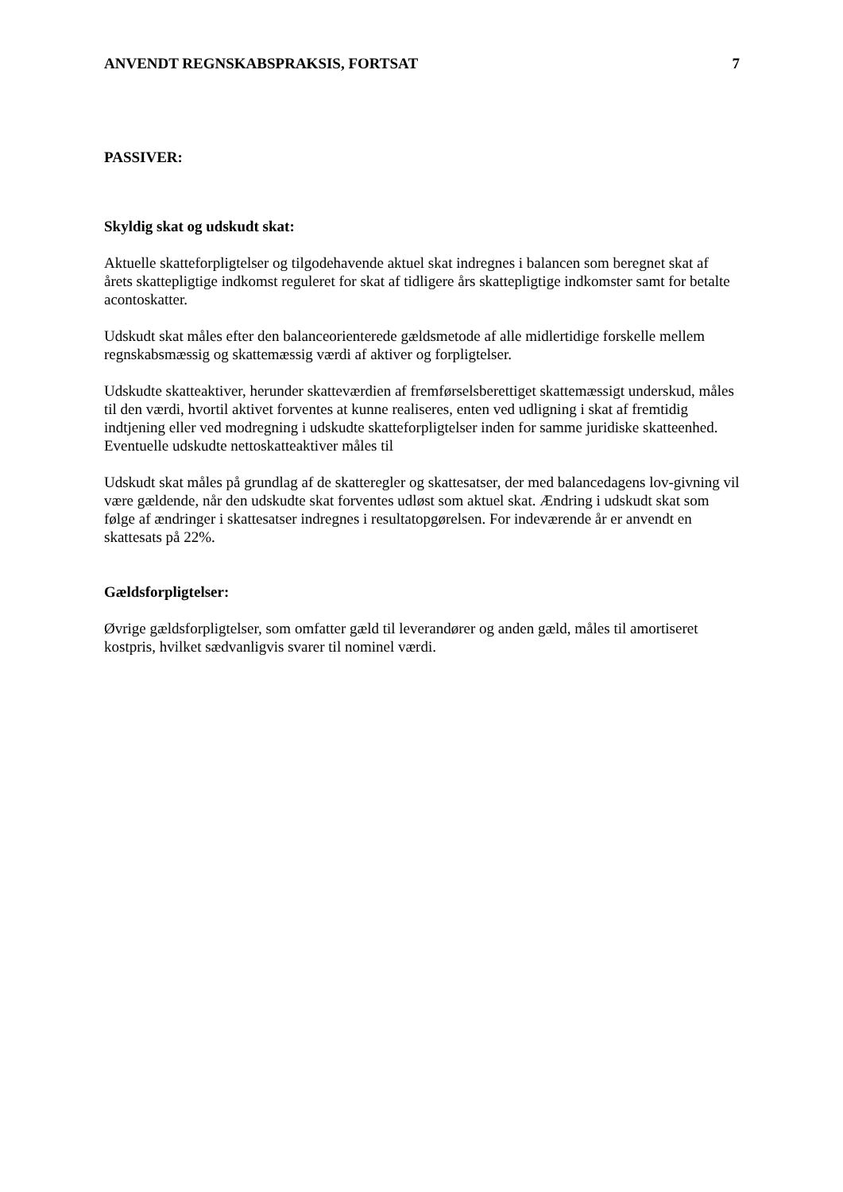ANVENDT REGNSKABSPRAKSIS, FORTSAT 7
PASSIVER:
Skyldig skat og udskudt skat:
Aktuelle skatteforpligtelser og tilgodehavende aktuel skat indregnes i balancen som beregnet skat af årets skattepligtige indkomst reguleret for skat af tidligere års skattepligtige indkomster samt for betalte acontoskatter.
Udskudt skat måles efter den balanceorienterede gældsmetode af alle midlertidige forskelle mellem regnskabsmæssig og skattemæssig værdi af aktiver og forpligtelser.
Udskudte skatteaktiver, herunder skatteværdien af fremførselsberettiget skattemæssigt underskud, måles til den værdi, hvortil aktivet forventes at kunne realiseres, enten ved udligning i skat af fremtidig indtjening eller ved modregning i udskudte skatteforpligtelser inden for samme juridiske skatteenhed. Eventuelle udskudte nettoskatteaktiver måles til
Udskudt skat måles på grundlag af de skatteregler og skattesatser, der med balancedagens lov-givning vil være gældende, når den udskudte skat forventes udløst som aktuel skat. Ændring i udskudt skat som følge af ændringer i skattesatser indregnes i resultatopgørelsen. For indeværende år er anvendt en skattesats på 22%.
Gældsforpligtelser:
Øvrige gældsforpligtelser, som omfatter gæld til leverandører og anden gæld, måles til amortiseret kostpris, hvilket sædvanligvis svarer til nominel værdi.